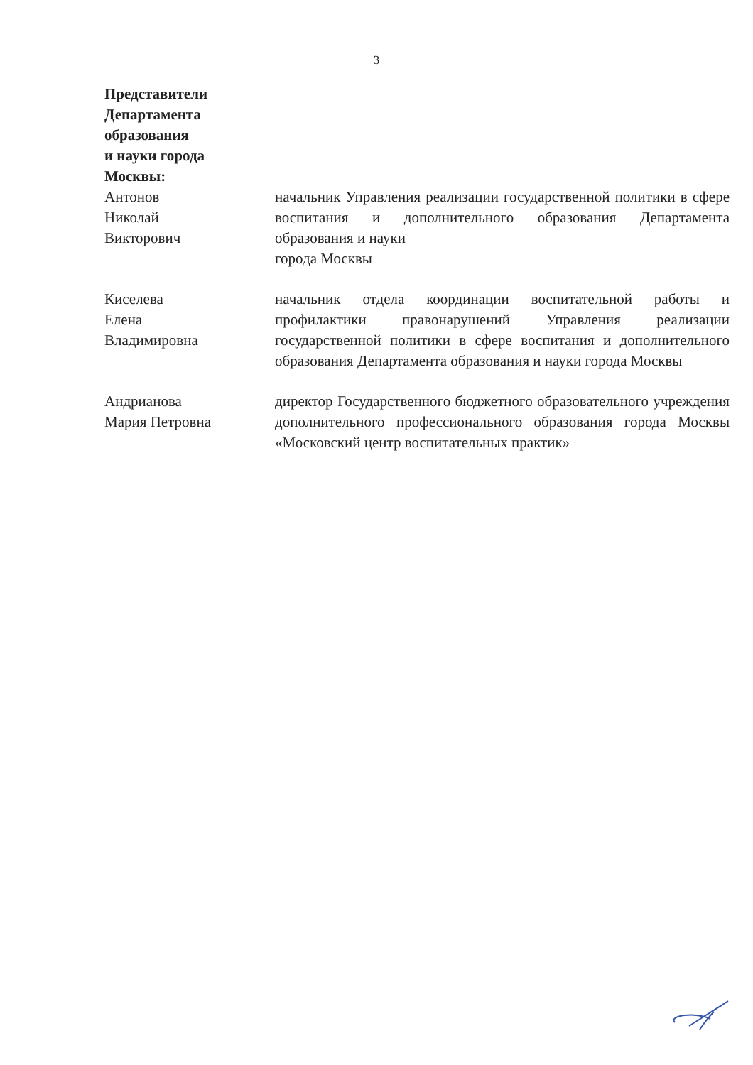3
Представители Департамента образования
и науки города Москвы:
Антонов
Николай
Викторович
начальник Управления реализации государственной политики в сфере воспитания и дополнительного образования Департамента образования и науки
города Москвы
Киселева
Елена
Владимировна
начальник отдела координации воспитательной работы и профилактики правонарушений Управления реализации государственной политики в сфере воспитания и дополнительного образования Департамента образования и науки города Москвы
Андрианова
Мария Петровна
директор Государственного бюджетного образовательного учреждения дополнительного профессионального образования города Москвы «Московский центр воспитательных практик»